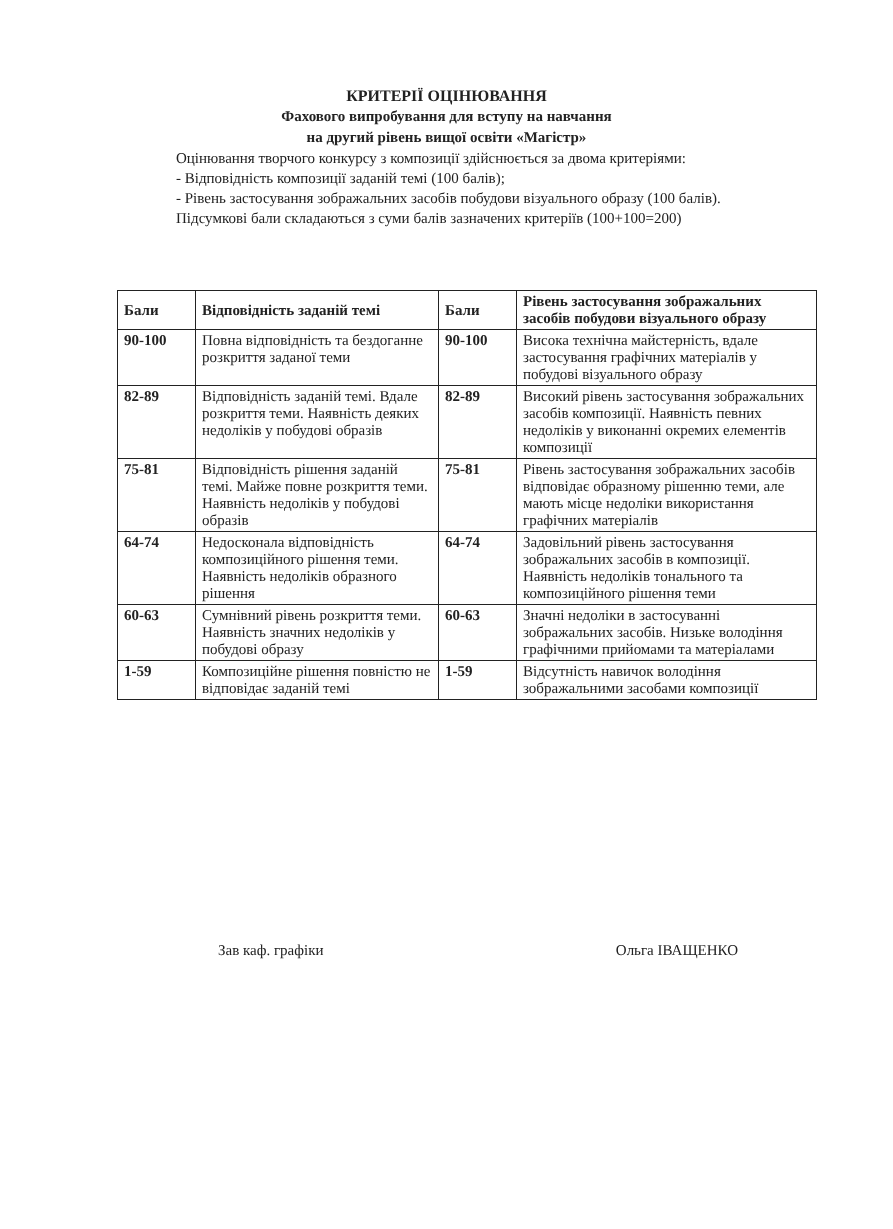КРИТЕРІЇ ОЦІНЮВАННЯ
Фахового випробування для вступу на навчання
на другий рівень вищої освіти «Магістр»
Оцінювання творчого конкурсу з композиції здійснюється за двома критеріями:
- Відповідність композиції заданій темі (100 балів);
- Рівень застосування зображальних засобів побудови візуального образу (100 балів).
Підсумкові бали складаються з суми балів зазначених критеріїв (100+100=200)
| Бали | Відповідність заданій темі | Бали | Рівень застосування зображальних засобів побудови візуального образу |
| --- | --- | --- | --- |
| 90-100 | Повна відповідність та бездоганне розкриття заданої теми | 90-100 | Висока технічна майстерність, вдале застосування графічних матеріалів у побудові візуального образу |
| 82-89 | Відповідність заданій темі. Вдале розкриття теми. Наявність деяких недоліків у побудові образів | 82-89 | Високий рівень застосування зображальних засобів композиції. Наявність певних недоліків у виконанні окремих елементів композиції |
| 75-81 | Відповідність рішення заданій темі. Майже повне розкриття теми. Наявність недоліків у побудові образів | 75-81 | Рівень застосування зображальних засобів відповідає образному рішенню теми, але мають місце недоліки використання графічних матеріалів |
| 64-74 | Недосконала відповідність композиційного рішення теми. Наявність недоліків образного рішення | 64-74 | Задовільний рівень застосування зображальних засобів в композиції. Наявність недоліків тонального та композиційного рішення теми |
| 60-63 | Сумнівний рівень розкриття теми. Наявність значних недоліків у побудові образу | 60-63 | Значні недоліки в застосуванні зображальних засобів. Низьке володіння графічними прийомами та матеріалами |
| 1-59 | Композиційне рішення повністю не відповідає заданій темі | 1-59 | Відсутність навичок володіння зображальними засобами композиції |
Зав каф. графіки Ольга ІВАЩЕНКО